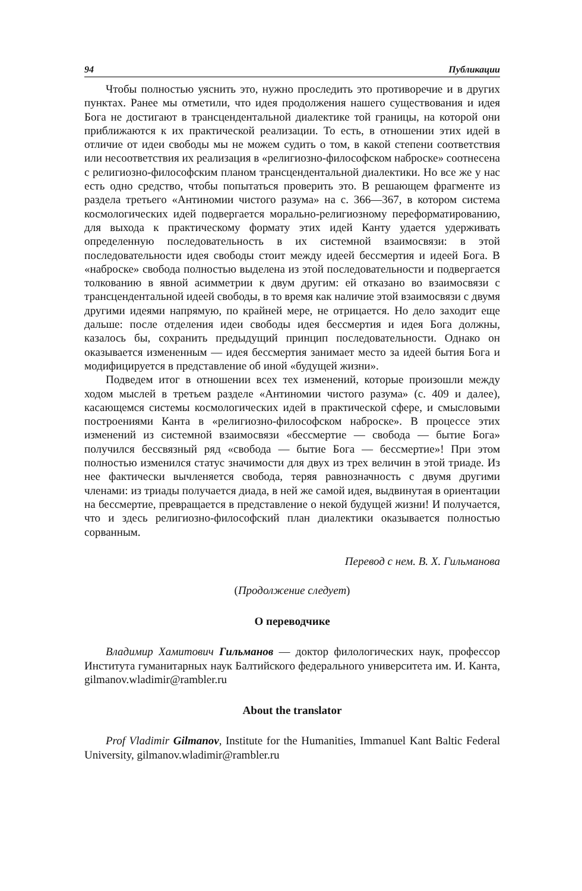94 Публикации
Чтобы полностью уяснить это, нужно проследить это противоречие и в других пунктах. Ранее мы отметили, что идея продолжения нашего существования и идея Бога не достигают в трансцендентальной диалектике той границы, на которой они приближаются к их практической реализации. То есть, в отношении этих идей в отличие от идеи свободы мы не можем судить о том, в какой степени соответствия или несоответствия их реализация в «религиозно-философском наброске» соотнесена с религиозно-философским планом трансцендентальной диалектики. Но все же у нас есть одно средство, чтобы попытаться проверить это. В решающем фрагменте из раздела третьего «Антиномии чистого разума» на с. 366—367, в котором система космологических идей подвергается морально-религиозному переформатированию, для выхода к практическому формату этих идей Канту удается удерживать определенную последовательность в их системной взаимосвязи: в этой последовательности идея свободы стоит между идеей бессмертия и идеей Бога. В «наброске» свобода полностью выделена из этой последовательности и подвергается толкованию в явной асимметрии к двум другим: ей отказано во взаимосвязи с трансцендентальной идеей свободы, в то время как наличие этой взаимосвязи с двумя другими идеями напрямую, по крайней мере, не отрицается. Но дело заходит еще дальше: после отделения идеи свободы идея бессмертия и идея Бога должны, казалось бы, сохранить предыдущий принцип последовательности. Однако он оказывается измененным — идея бессмертия занимает место за идеей бытия Бога и модифицируется в представление об иной «будущей жизни».
Подведем итог в отношении всех тех изменений, которые произошли между ходом мыслей в третьем разделе «Антиномии чистого разума» (с. 409 и далее), касающемся системы космологических идей в практической сфере, и смысловыми построениями Канта в «религиозно-философском наброске». В процессе этих изменений из системной взаимосвязи «бессмертие — свобода — бытие Бога» получился бессвязный ряд «свобода — бытие Бога — бессмертие»! При этом полностью изменился статус значимости для двух из трех величин в этой триаде. Из нее фактически вычленяется свобода, теряя равнозначность с двумя другими членами: из триады получается диада, в ней же самой идея, выдвинутая в ориентации на бессмертие, превращается в представление о некой будущей жизни! И получается, что и здесь религиозно-философский план диалектики оказывается полностью сорванным.
Перевод с нем. В. Х. Гильманова
(Продолжение следует)
О переводчике
Владимир Хамитович Гильманов — доктор филологических наук, профессор Института гуманитарных наук Балтийского федерального университета им. И. Канта, gilmanov.wladimir@rambler.ru
About the translator
Prof Vladimir Gilmanov, Institute for the Humanities, Immanuel Kant Baltic Federal University, gilmanov.wladimir@rambler.ru